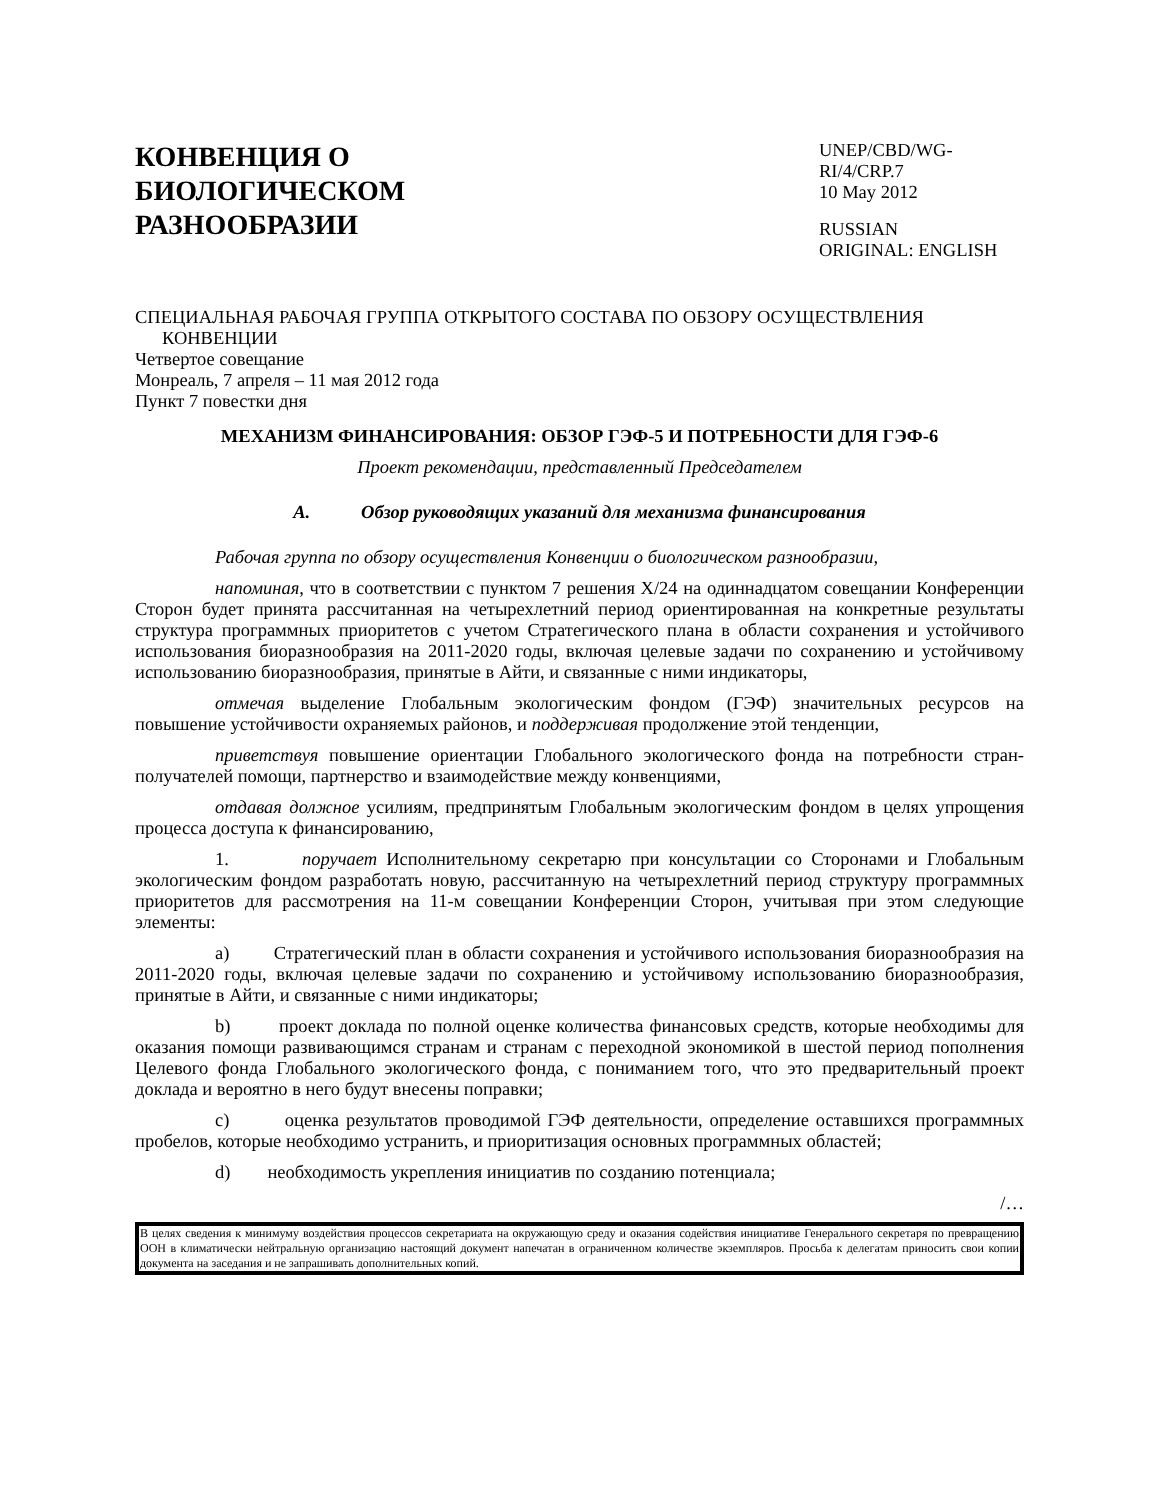КОНВЕНЦИЯ О
БИОЛОГИЧЕСКОМ
РАЗНООБРАЗИИ
UNEP/CBD/WG-RI/4/CRP.7
10 May 2012
RUSSIAN
ORIGINAL: ENGLISH
СПЕЦИАЛЬНАЯ РАБОЧАЯ ГРУППА ОТКРЫТОГО СОСТАВА ПО ОБЗОРУ ОСУЩЕСТВЛЕНИЯ КОНВЕНЦИИ
Четвертое совещание
Монреаль, 7 апреля – 11 мая 2012 года
Пункт 7 повестки дня
МЕХАНИЗМ ФИНАНСИРОВАНИЯ: ОБЗОР ГЭФ-5 И ПОТРЕБНОСТИ ДЛЯ ГЭФ-6
Проект рекомендации, представленный Председателем
A. Обзор руководящих указаний для механизма финансирования
Рабочая группа по обзору осуществления Конвенции о биологическом разнообразии,
напоминая, что в соответствии с пунктом 7 решения X/24 на одиннадцатом совещании Конференции Сторон будет принята рассчитанная на четырехлетний период ориентированная на конкретные результаты структура программных приоритетов с учетом Стратегического плана в области сохранения и устойчивого использования биоразнообразия на 2011-2020 годы, включая целевые задачи по сохранению и устойчивому использованию биоразнообразия, принятые в Айти, и связанные с ними индикаторы,
отмечая выделение Глобальным экологическим фондом (ГЭФ) значительных ресурсов на повышение устойчивости охраняемых районов, и поддерживая продолжение этой тенденции,
приветствуя повышение ориентации Глобального экологического фонда на потребности стран-получателей помощи, партнерство и взаимодействие между конвенциями,
отдавая должное усилиям, предпринятым Глобальным экологическим фондом в целях упрощения процесса доступа к финансированию,
1. поручает Исполнительному секретарю при консультации со Сторонами и Глобальным экологическим фондом разработать новую, рассчитанную на четырехлетний период структуру программных приоритетов для рассмотрения на 11-м совещании Конференции Сторон, учитывая при этом следующие элементы:
a) Стратегический план в области сохранения и устойчивого использования биоразнообразия на 2011-2020 годы, включая целевые задачи по сохранению и устойчивому использованию биоразнообразия, принятые в Айти, и связанные с ними индикаторы;
b) проект доклада по полной оценке количества финансовых средств, которые необходимы для оказания помощи развивающимся странам и странам с переходной экономикой в шестой период пополнения Целевого фонда Глобального экологического фонда, с пониманием того, что это предварительный проект доклада и вероятно в него будут внесены поправки;
c) оценка результатов проводимой ГЭФ деятельности, определение оставшихся программных пробелов, которые необходимо устранить, и приоритизация основных программных областей;
d) необходимость укрепления инициатив по созданию потенциала;
/…
В целях сведения к минимуму воздействия процессов секретариата на окружающую среду и оказания содействия инициативе Генерального секретаря по превращению ООН в климатически нейтральную организацию настоящий документ напечатан в ограниченном количестве экземпляров. Просьба к делегатам приносить свои копии документа на заседания и не запрашивать дополнительных копий.